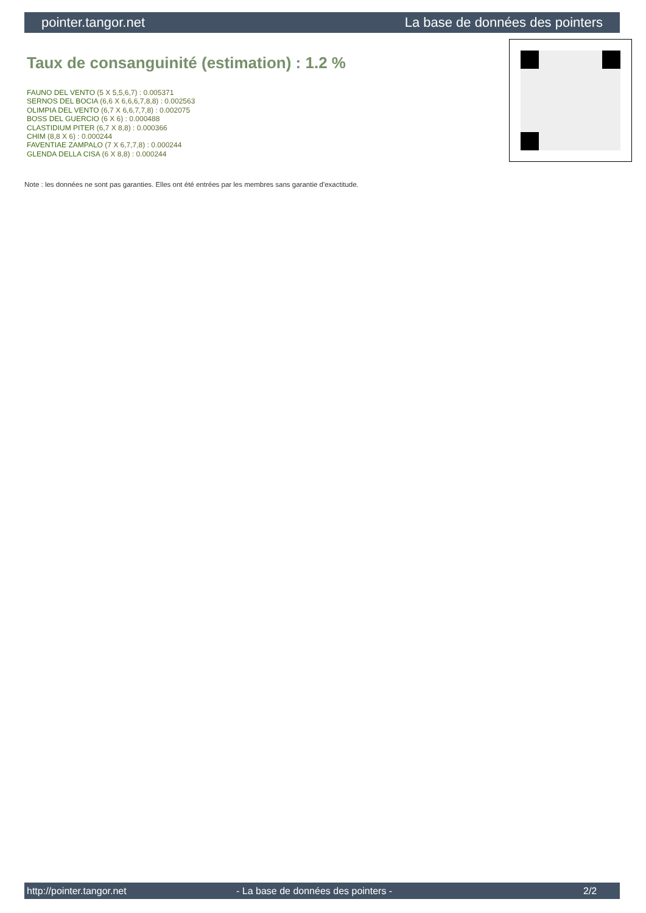pointer.tangor.net La base de données des pointers
Taux de consanguinité (estimation) : 1.2 %
FAUNO DEL VENTO (5 X 5,5,6,7) : 0.005371
SERNOS DEL BOCIA (6,6 X 6,6,6,7,8,8) : 0.002563
OLIMPIA DEL VENTO (6,7 X 6,6,7,7,8) : 0.002075
BOSS DEL GUERCIO (6 X 6) : 0.000488
CLASTIDIUM PITER (6,7 X 8,8) : 0.000366
CHIM (8,8 X 6) : 0.000244
FAVENTIAE ZAMPALO (7 X 6,7,7,8) : 0.000244
GLENDA DELLA CISA (6 X 8,8) : 0.000244
Note : les données ne sont pas garanties. Elles ont été entrées par les membres sans garantie d'exactitude.
http://pointer.tangor.net - La base de données des pointers - 2/2